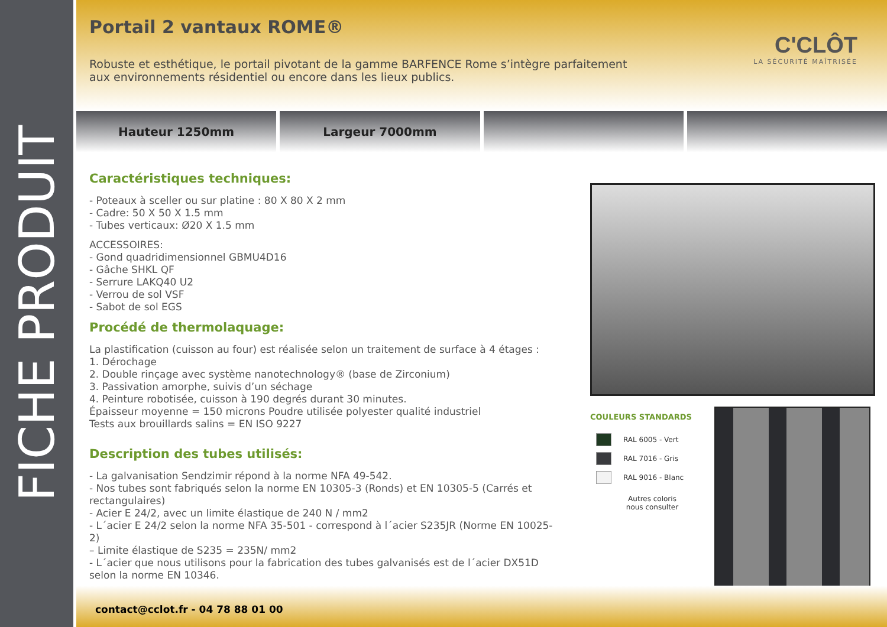FICHE PRODUIT
Portail 2 vantaux ROME®
C'CLÔT
LA SÉCURITÉ MAÎTRISÉE
Robuste et esthétique, le portail pivotant de la gamme BARFENCE Rome s’intègre parfaitement aux environnements résidentiel ou encore dans les lieux publics.
Hauteur 1250mm Largeur 7000mm
Caractéristiques techniques:
- Poteaux à sceller ou sur platine : 80 X 80 X 2 mm
- Cadre: 50 X 50 X 1.5 mm
- Tubes verticaux: Ø20 X 1.5 mm
ACCESSOIRES:
- Gond quadridimensionnel GBMU4D16
- Gâche SHKL QF
- Serrure LAKQ40 U2
- Verrou de sol VSF
- Sabot de sol EGS
Procédé de thermolaquage:
La plastification (cuisson au four) est réalisée selon un traitement de surface à 4 étages :
1. Dérochage
2. Double rinçage avec système nanotechnology® (base de Zirconium)
3. Passivation amorphe, suivis d’un séchage
4. Peinture robotisée, cuisson à 190 degrés durant 30 minutes.
Épaisseur moyenne = 150 microns Poudre utilisée polyester qualité industriel
Tests aux brouillards salins = EN ISO 9227
Description des tubes utilisés:
- La galvanisation Sendzimir répond à la norme NFA 49-542.
- Nos tubes sont fabriqués selon la norme EN 10305-3 (Ronds) et EN 10305-5 (Carrés et rectangulaires)
- Acier E 24/2, avec un limite élastique de 240 N / mm2
- L´acier E 24/2 selon la norme NFA 35-501 - correspond à l´acier S235JR (Norme EN 10025-2)
– Limite élastique de S235 = 235N/ mm2
- L´acier que nous utilisons pour la fabrication des tubes galvanisés est de l´acier DX51D selon la norme EN 10346.
COULEURS STANDARDS
RAL 6005 - Vert
RAL 7016 - Gris
RAL 9016 - Blanc
Autres coloris
nous consulter
contact@cclot.fr - 04 78 88 01 00